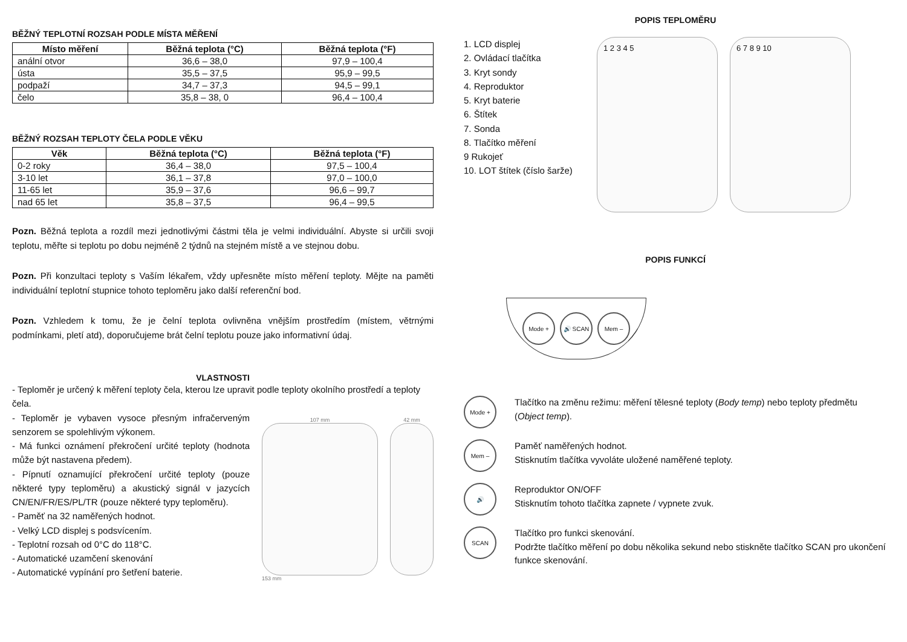BĚŽNÝ TEPLOTNÍ ROZSAH PODLE MÍSTA MĚŘENÍ
| Místo měření | Běžná teplota (°C) | Běžná teplota (°F) |
| --- | --- | --- |
| anální otvor | 36,6 – 38,0 | 97,9 – 100,4 |
| ústa | 35,5 – 37,5 | 95,9 – 99,5 |
| podpaží | 34,7 – 37,3 | 94,5 – 99,1 |
| čelo | 35,8 – 38, 0 | 96,4 – 100,4 |
BĚŽNÝ ROZSAH TEPLOTY ČELA PODLE VĚKU
| Věk | Běžná teplota (°C) | Běžná teplota (°F) |
| --- | --- | --- |
| 0-2 roky | 36,4 – 38,0 | 97,5 – 100,4 |
| 3-10 let | 36,1 – 37,8 | 97,0 – 100,0 |
| 11-65 let | 35,9 – 37,6 | 96,6 – 99,7 |
| nad 65 let | 35,8 – 37,5 | 96,4 – 99,5 |
Pozn. Běžná teplota a rozdíl mezi jednotlivými částmi těla je velmi individuální. Abyste si určili svoji teplotu, měřte si teplotu po dobu nejméně 2 týdnů na stejném místě a ve stejnou dobu.
Pozn. Při konzultaci teploty s Vaším lékařem, vždy upřesněte místo měření teploty. Mějte na paměti individuální teplotní stupnice tohoto teploměru jako další referenční bod.
Pozn. Vzhledem k tomu, že je čelní teplota ovlivněna vnějším prostředím (místem, větrnými podmínkami, pletí atd), doporučujeme brát čelní teplotu pouze jako informativní údaj.
VLASTNOSTI
- Teploměr je určený k měření teploty čela, kterou lze upravit podle teploty okolního prostředí a teploty čela.
- Teploměr je vybaven vysoce přesným infračerveným senzorem se spolehlivým výkonem.
- Má funkci oznámení překročení určité teploty (hodnota může být nastavena předem).
- Pípnutí oznamující překročení určité teploty (pouze některé typy teploměru) a akustický signál v jazycích CN/EN/FR/ES/PL/TR (pouze některé typy teploměru).
- Paměť na 32 naměřených hodnot.
- Velký LCD displej s podsvícením.
- Teplotní rozsah od 0°C do 118°C.
- Automatické uzamčení skenování
- Automatické vypínání pro šetření baterie.
107 mm
153 mm
42 mm
POPIS TEPLOMĚRU
1. LCD displej
2. Ovládací tlačítka
3. Kryt sondy
4. Reproduktor
5. Kryt baterie
6. Štítek
7. Sonda
8. Tlačítko měření
9 Rukojeť
10. LOT štítek (číslo šarže)
1 2 3 4 5 6 7 8 9 10
POPIS FUNKCÍ
Mode + 🔊 SCAN Mem –
Mode +
Tlačítko na změnu režimu: měření tělesné teploty (Body temp) nebo teploty předmětu (Object temp).
Mem –
Paměť naměřených hodnot.
Stisknutím tlačítka vyvoláte uložené naměřené teploty.
🔊
Reproduktor ON/OFF
Stisknutím tohoto tlačítka zapnete / vypnete zvuk.
SCAN
Tlačítko pro funkci skenování.
Podržte tlačítko měření po dobu několika sekund nebo stiskněte tlačítko SCAN pro ukončení funkce skenování.